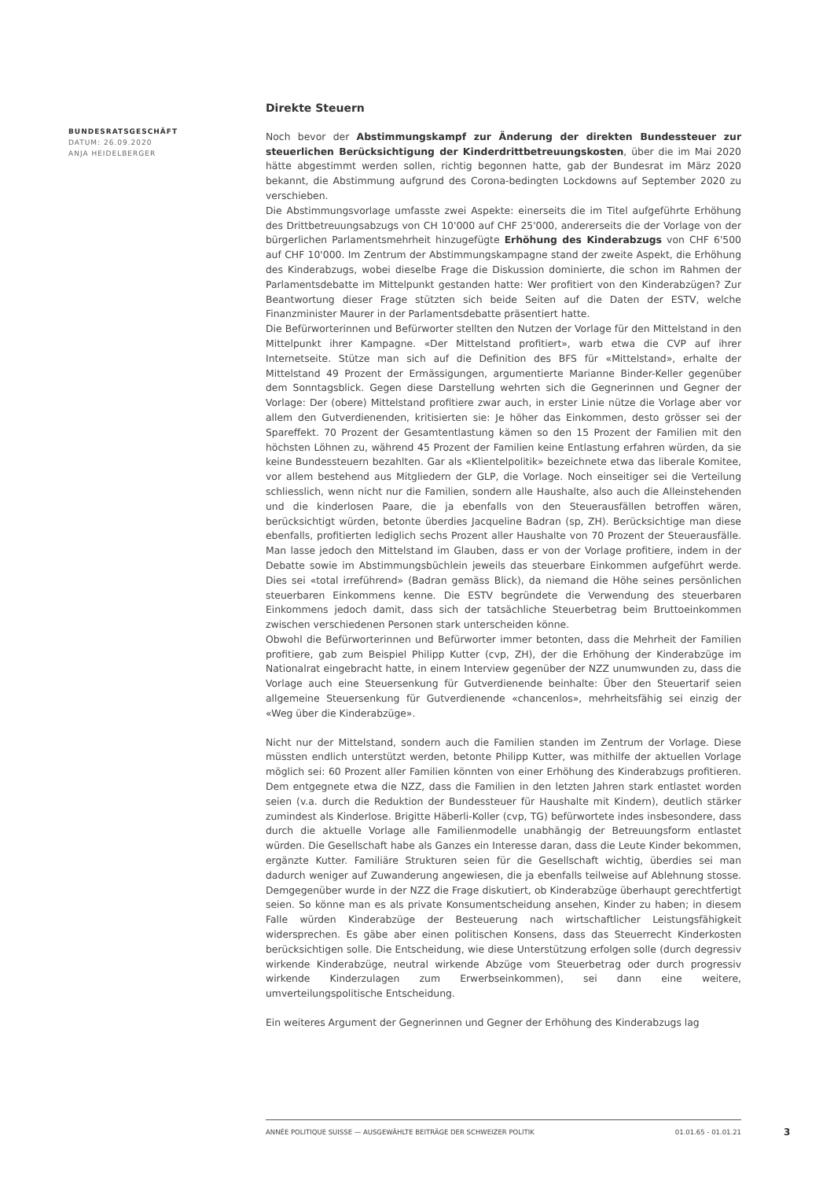BUNDESRATSGESCHÄFT
DATUM: 26.09.2020
ANJA HEIDELBERGER
Direkte Steuern
Noch bevor der Abstimmungskampf zur Änderung der direkten Bundessteuer zur steuerlichen Berücksichtigung der Kinderdrittbetreuungskosten, über die im Mai 2020 hätte abgestimmt werden sollen, richtig begonnen hatte, gab der Bundesrat im März 2020 bekannt, die Abstimmung aufgrund des Corona-bedingten Lockdowns auf September 2020 zu verschieben.
Die Abstimmungsvorlage umfasste zwei Aspekte: einerseits die im Titel aufgeführte Erhöhung des Drittbetreuungsabzugs von CH 10'000 auf CHF 25'000, andererseits die der Vorlage von der bürgerlichen Parlamentsmehrheit hinzugefügte Erhöhung des Kinderabzugs von CHF 6'500 auf CHF 10'000. Im Zentrum der Abstimmungskampagne stand der zweite Aspekt, die Erhöhung des Kinderabzugs, wobei dieselbe Frage die Diskussion dominierte, die schon im Rahmen der Parlamentsdebatte im Mittelpunkt gestanden hatte: Wer profitiert von den Kinderabzügen? Zur Beantwortung dieser Frage stützten sich beide Seiten auf die Daten der ESTV, welche Finanzminister Maurer in der Parlamentsdebatte präsentiert hatte.
Die Befürworterinnen und Befürworter stellten den Nutzen der Vorlage für den Mittelstand in den Mittelpunkt ihrer Kampagne. «Der Mittelstand profitiert», warb etwa die CVP auf ihrer Internetseite. Stütze man sich auf die Definition des BFS für «Mittelstand», erhalte der Mittelstand 49 Prozent der Ermässigungen, argumentierte Marianne Binder-Keller gegenüber dem Sonntagsblick. Gegen diese Darstellung wehrten sich die Gegnerinnen und Gegner der Vorlage: Der (obere) Mittelstand profitiere zwar auch, in erster Linie nütze die Vorlage aber vor allem den Gutverdienenden, kritisierten sie: Je höher das Einkommen, desto grösser sei der Spareffekt. 70 Prozent der Gesamtentlastung kämen so den 15 Prozent der Familien mit den höchsten Löhnen zu, während 45 Prozent der Familien keine Entlastung erfahren würden, da sie keine Bundessteuern bezahlten. Gar als «Klientelpolitik» bezeichnete etwa das liberale Komitee, vor allem bestehend aus Mitgliedern der GLP, die Vorlage. Noch einseitiger sei die Verteilung schliesslich, wenn nicht nur die Familien, sondern alle Haushalte, also auch die Alleinstehenden und die kinderlosen Paare, die ja ebenfalls von den Steuerausfällen betroffen wären, berücksichtigt würden, betonte überdies Jacqueline Badran (sp, ZH). Berücksichtige man diese ebenfalls, profitierten lediglich sechs Prozent aller Haushalte von 70 Prozent der Steuerausfälle. Man lasse jedoch den Mittelstand im Glauben, dass er von der Vorlage profitiere, indem in der Debatte sowie im Abstimmungsbüchlein jeweils das steuerbare Einkommen aufgeführt werde. Dies sei «total irreführend» (Badran gemäss Blick), da niemand die Höhe seines persönlichen steuerbaren Einkommens kenne. Die ESTV begründete die Verwendung des steuerbaren Einkommens jedoch damit, dass sich der tatsächliche Steuerbetrag beim Bruttoeinkommen zwischen verschiedenen Personen stark unterscheiden könne.
Obwohl die Befürworterinnen und Befürworter immer betonten, dass die Mehrheit der Familien profitiere, gab zum Beispiel Philipp Kutter (cvp, ZH), der die Erhöhung der Kinderabzüge im Nationalrat eingebracht hatte, in einem Interview gegenüber der NZZ unumwunden zu, dass die Vorlage auch eine Steuersenkung für Gutverdienende beinhalte: Über den Steuertarif seien allgemeine Steuersenkung für Gutverdienende «chancenlos», mehrheitsfähig sei einzig der «Weg über die Kinderabzüge».
Nicht nur der Mittelstand, sondern auch die Familien standen im Zentrum der Vorlage. Diese müssten endlich unterstützt werden, betonte Philipp Kutter, was mithilfe der aktuellen Vorlage möglich sei: 60 Prozent aller Familien könnten von einer Erhöhung des Kinderabzugs profitieren. Dem entgegnete etwa die NZZ, dass die Familien in den letzten Jahren stark entlastet worden seien (v.a. durch die Reduktion der Bundessteuer für Haushalte mit Kindern), deutlich stärker zumindest als Kinderlose. Brigitte Häberli-Koller (cvp, TG) befürwortete indes insbesondere, dass durch die aktuelle Vorlage alle Familienmodelle unabhängig der Betreuungsform entlastet würden. Die Gesellschaft habe als Ganzes ein Interesse daran, dass die Leute Kinder bekommen, ergänzte Kutter. Familiäre Strukturen seien für die Gesellschaft wichtig, überdies sei man dadurch weniger auf Zuwanderung angewiesen, die ja ebenfalls teilweise auf Ablehnung stosse. Demgegenüber wurde in der NZZ die Frage diskutiert, ob Kinderabzüge überhaupt gerechtfertigt seien. So könne man es als private Konsumentscheidung ansehen, Kinder zu haben; in diesem Falle würden Kinderabzüge der Besteuerung nach wirtschaftlicher Leistungsfähigkeit widersprechen. Es gäbe aber einen politischen Konsens, dass das Steuerrecht Kinderkosten berücksichtigen solle. Die Entscheidung, wie diese Unterstützung erfolgen solle (durch degressiv wirkende Kinderabzüge, neutral wirkende Abzüge vom Steuerbetrag oder durch progressiv wirkende Kinderzulagen zum Erwerbseinkommen), sei dann eine weitere, umverteilungspolitische Entscheidung.
Ein weiteres Argument der Gegnerinnen und Gegner der Erhöhung des Kinderabzugs lag
ANNÉE POLITIQUE SUISSE — AUSGEWÄHLTE BEITRÄGE DER SCHWEIZER POLITIK 01.01.65 - 01.01.21
3